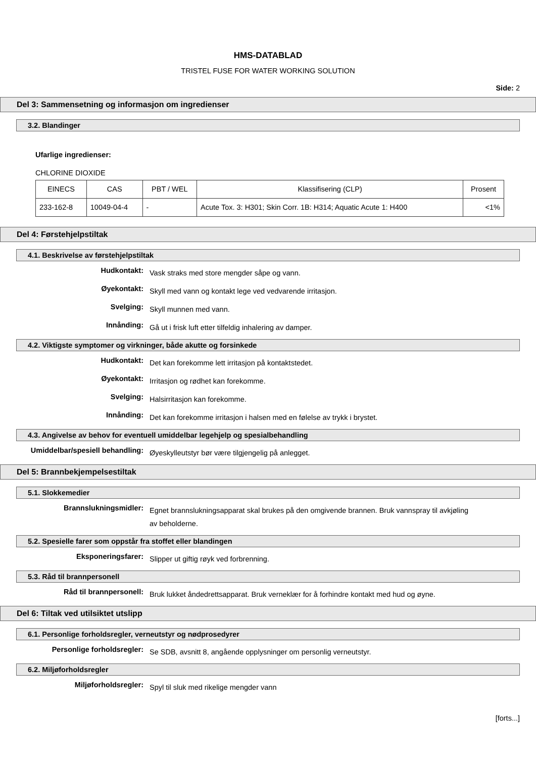HMS-DATABLAD
TRISTEL FUSE FOR WATER WORKING SOLUTION
Side: 2
Del 3: Sammensetning og informasjon om ingredienser
3.2. Blandinger
Ufarlige ingredienser:
CHLORINE DIOXIDE
| EINECS | CAS | PBT / WEL | Klassifisering (CLP) | Prosent |
| --- | --- | --- | --- | --- |
| 233-162-8 | 10049-04-4 | - | Acute Tox. 3: H301; Skin Corr. 1B: H314; Aquatic Acute 1: H400 | <1% |
Del 4: Førstehjelpstiltak
4.1. Beskrivelse av førstehjelpstiltak
Hudkontakt:
Vask straks med store mengder såpe og vann.
Øyekontakt:
Skyll med vann og kontakt lege ved vedvarende irritasjon.
Svelging:
Skyll munnen med vann.
Innånding:
Gå ut i frisk luft etter tilfeldig inhalering av damper.
4.2. Viktigste symptomer og virkninger, både akutte og forsinkede
Hudkontakt:
Det kan forekomme lett irritasjon på kontaktstedet.
Øyekontakt:
Irritasjon og rødhet kan forekomme.
Svelging:
Halsirritasjon kan forekomme.
Innånding:
Det kan forekomme irritasjon i halsen med en følelse av trykk i brystet.
4.3. Angivelse av behov for eventuell umiddelbar legehjelp og spesialbehandling
Umiddelbar/spesiell behandling:
Øyeskylleutstyr bør være tilgjengelig på anlegget.
Del 5: Brannbekjempelsestiltak
5.1. Slokkemedier
Brannslukningsmidler:
Egnet brannslukningsapparat skal brukes på den omgivende brannen. Bruk vannspray til avkjøling av beholderne.
5.2. Spesielle farer som oppstår fra stoffet eller blandingen
Eksponeringsfarer:
Slipper ut giftig røyk ved forbrenning.
5.3. Råd til brannpersonell
Råd til brannpersonell:
Bruk lukket åndedrettsapparat. Bruk verneklær for å forhindre kontakt med hud og øyne.
Del 6: Tiltak ved utilsiktet utslipp
6.1. Personlige forholdsregler, verneutstyr og nødprosedyrer
Personlige forholdsregler:
Se SDB, avsnitt 8, angående opplysninger om personlig verneutstyr.
6.2. Miljøforholdsregler
Miljøforholdsregler:
Spyl til sluk med rikelige mengder vann
[forts...]